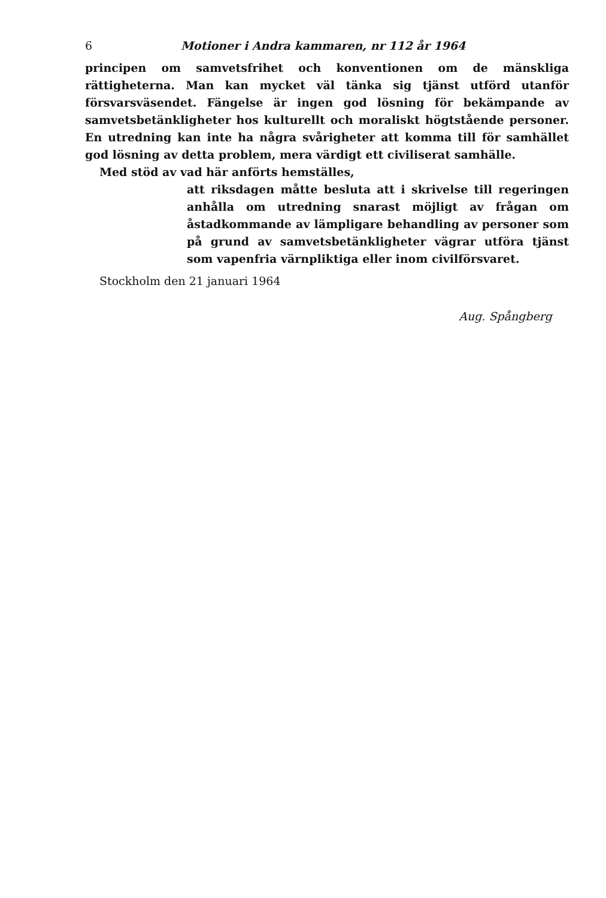6 Motioner i Andra kammaren, nr 112 år 1964
principen om samvetsfrihet och konventionen om de mänskliga rättigheterna. Man kan mycket väl tänka sig tjänst utförd utanför försvarsväsendet. Fängelse är ingen god lösning för bekämpande av samvetsbetänkligheter hos kulturellt och moraliskt högtstående personer. En utredning kan inte ha några svårigheter att komma till för samhället god lösning av detta problem, mera värdigt ett civiliserat samhälle.
Med stöd av vad här anförts hemställes,
att riksdagen måtte besluta att i skrivelse till regeringen anhålla om utredning snarast möjligt av frågan om åstadkommande av lämpligare behandling av personer som på grund av samvetsbetänkligheter vägrar utföra tjänst som vapenfria värnpliktiga eller inom civilförsvaret.
Stockholm den 21 januari 1964
Aug. Spångberg